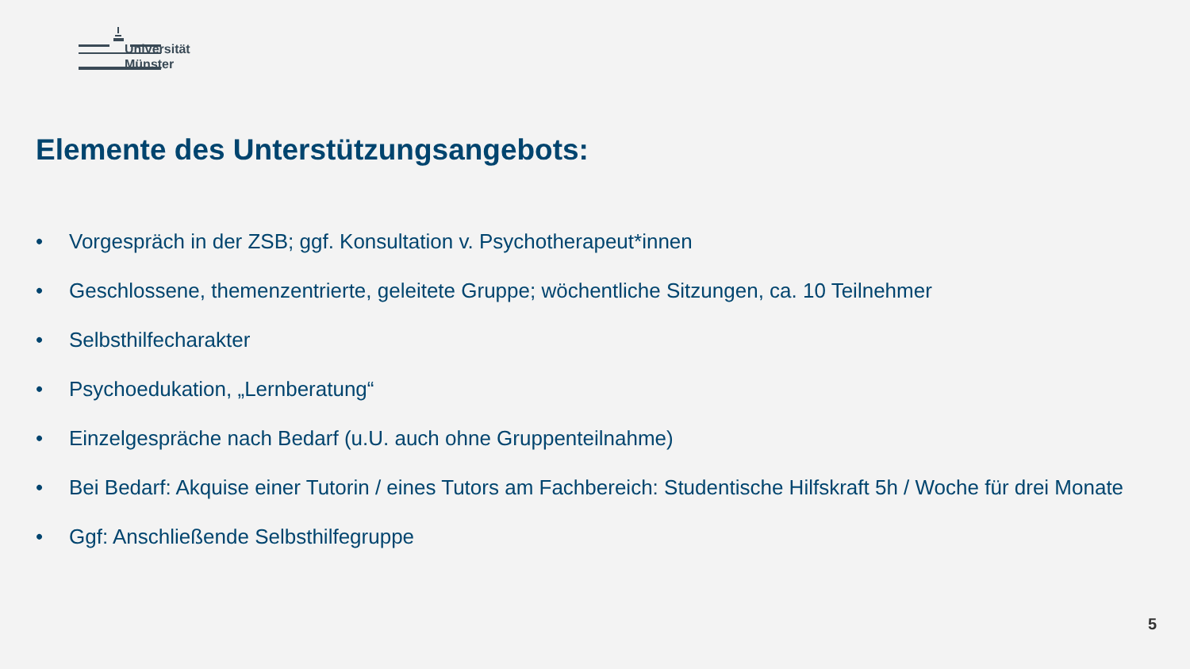Universität
Münster
Elemente des Unterstützungsangebots:
• Vorgespräch in der ZSB; ggf. Konsultation v. Psychotherapeut*innen
• Geschlossene, themenzentrierte, geleitete Gruppe; wöchentliche Sitzungen, ca. 10 Teilnehmer
• Selbsthilfecharakter
• Psychoedukation, „Lernberatung“
• Einzelgespräche nach Bedarf (u.U. auch ohne Gruppenteilnahme)
• Bei Bedarf: Akquise einer Tutorin / eines Tutors am Fachbereich: Studentische Hilfskraft 5h / Woche für drei Monate
• Ggf: Anschließende Selbsthilfegruppe
5